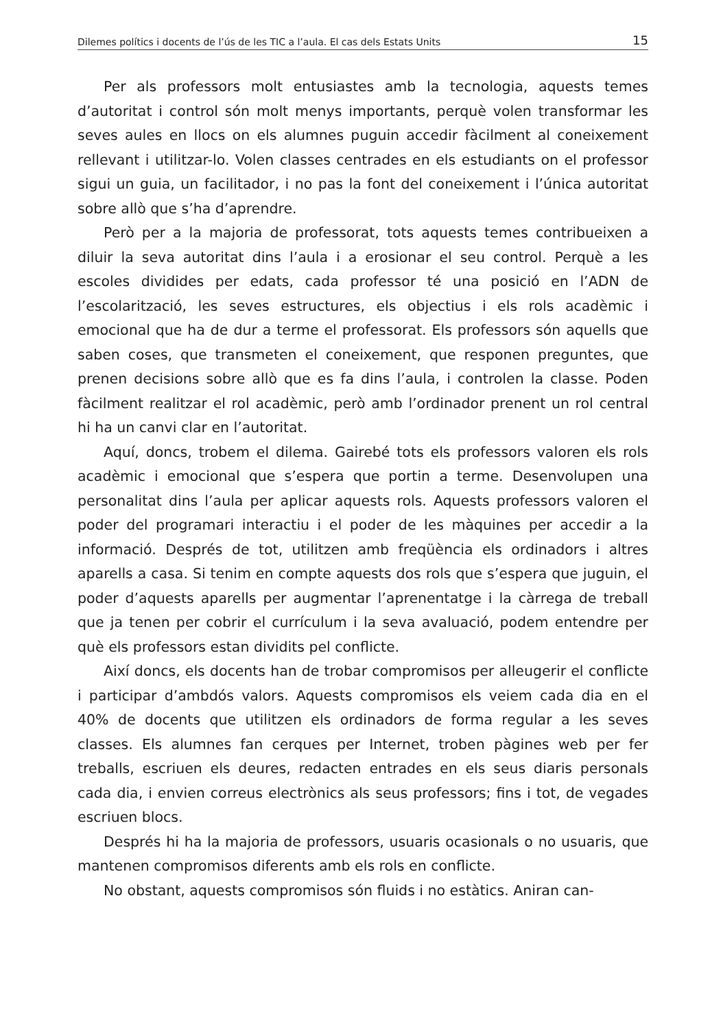Dilemes polítics i docents de l’ús de les TIC a l’aula. El cas dels Estats Units 15
Per als professors molt entusiastes amb la tecnologia, aquests temes d’autoritat i control són molt menys importants, perquè volen transformar les seves aules en llocs on els alumnes puguin accedir fàcilment al coneixement rellevant i utilitzar-lo. Volen classes centrades en els estudiants on el professor sigui un guia, un facilitador, i no pas la font del coneixement i l’única autoritat sobre allò que s’ha d’aprendre.
Però per a la majoria de professorat, tots aquests temes contribueixen a diluir la seva autoritat dins l’aula i a erosionar el seu control. Perquè a les escoles dividides per edats, cada professor té una posició en l’ADN de l’escolarització, les seves estructures, els objectius i els rols acadèmic i emocional que ha de dur a terme el professorat. Els professors són aquells que saben coses, que transmeten el coneixement, que responen preguntes, que prenen decisions sobre allò que es fa dins l’aula, i controlen la classe. Poden fàcilment realitzar el rol acadèmic, però amb l’ordinador prenent un rol central hi ha un canvi clar en l’autoritat.
Aquí, doncs, trobem el dilema. Gairebé tots els professors valoren els rols acadèmic i emocional que s’espera que portin a terme. Desenvolupen una personalitat dins l’aula per aplicar aquests rols. Aquests professors valoren el poder del programari interactiu i el poder de les màquines per accedir a la informació. Després de tot, utilitzen amb freqüència els ordinadors i altres aparells a casa. Si tenim en compte aquests dos rols que s’espera que juguin, el poder d’aquests aparells per augmentar l’aprenentatge i la càrrega de treball que ja tenen per cobrir el currículum i la seva avaluació, podem entendre per què els professors estan dividits pel conflicte.
Així doncs, els docents han de trobar compromisos per alleugerir el conflicte i participar d’ambdós valors. Aquests compromisos els veiem cada dia en el 40% de docents que utilitzen els ordinadors de forma regular a les seves classes. Els alumnes fan cerques per Internet, troben pàgines web per fer treballs, escriuen els deures, redacten entrades en els seus diaris personals cada dia, i envien correus electrònics als seus professors; fins i tot, de vegades escriuen blocs.
Després hi ha la majoria de professors, usuaris ocasionals o no usuaris, que mantenen compromisos diferents amb els rols en conflicte.
No obstant, aquests compromisos són fluids i no estàtics. Aniran can-